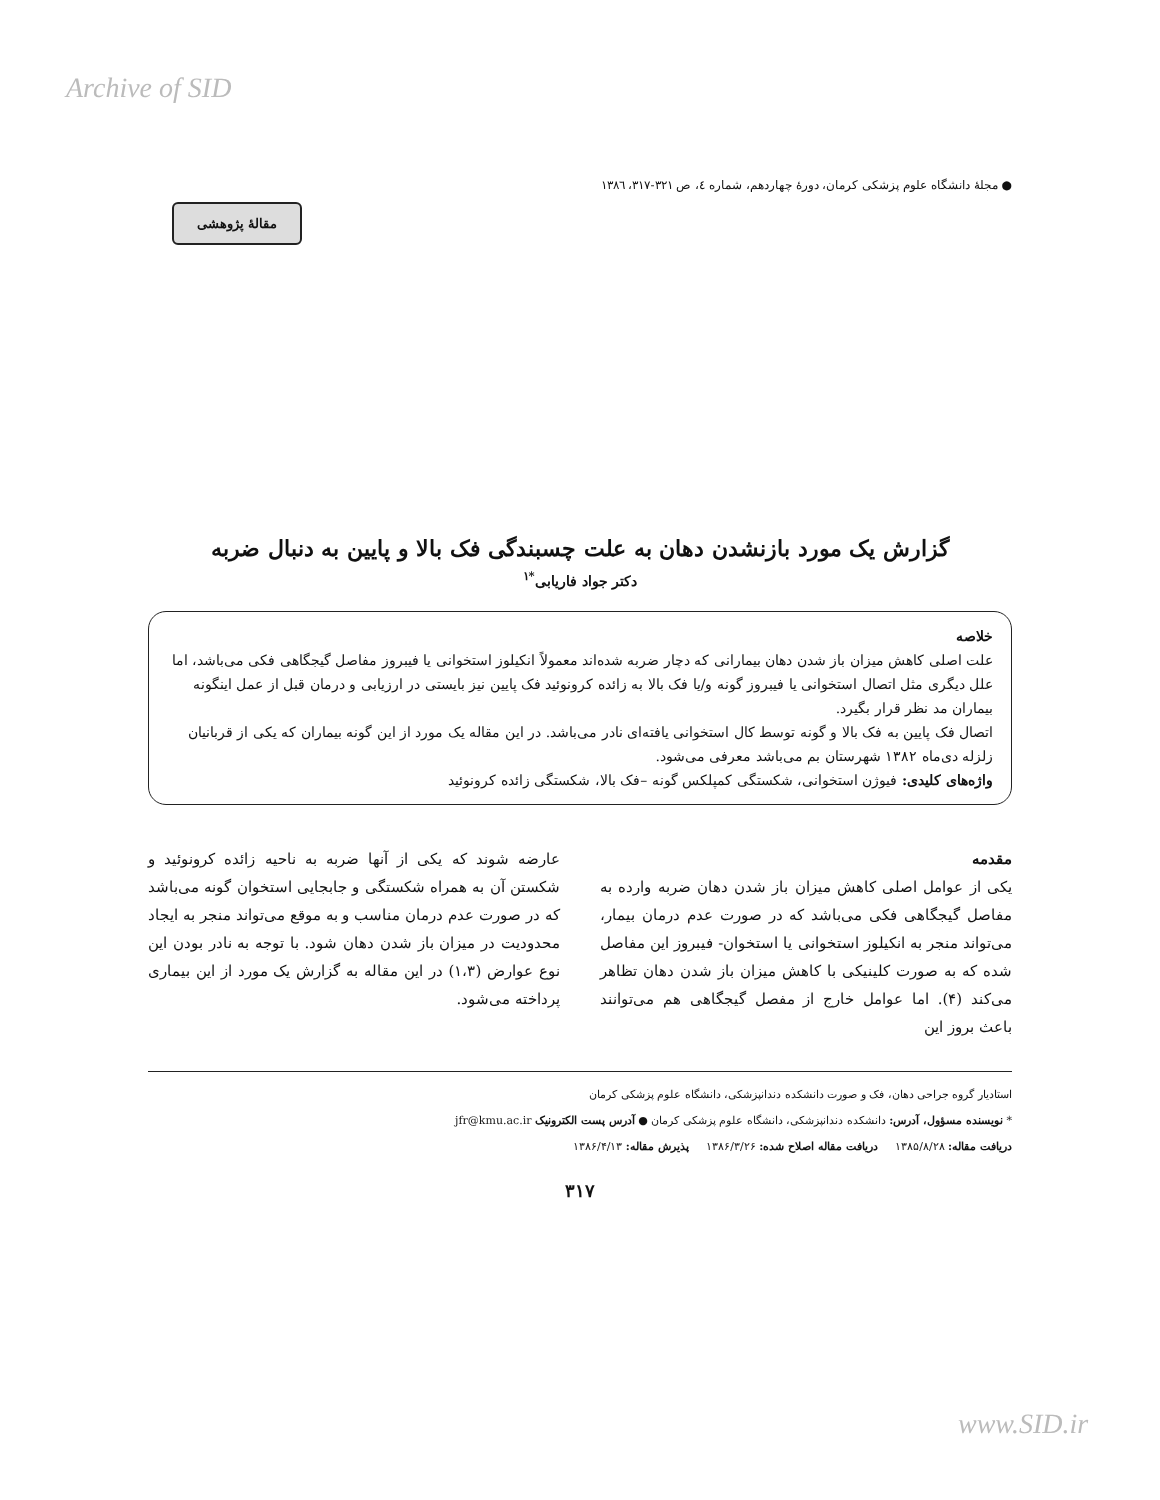Archive of SID
● مجلهٔ دانشگاه علوم پزشکی کرمان، دورهٔ چهاردهم، شماره ٤، ص ٣٢١-٣١٧، ١٣٨٦
مقالهٔ پژوهشی
گزارش یک مورد بازنشدن دهان به علت چسبندگی فک بالا و پایین به دنبال ضربه
دکتر جواد فاریابی<sup>*۱</sup>
خلاصه
علت اصلی کاهش میزان باز شدن دهان بیمارانی که دچار ضربه شده‌اند معمولاً انکیلوز استخوانی یا فیبروز مفاصل گیجگاهی فکی می‌باشد، اما علل دیگری مثل اتصال استخوانی یا فیبروز گونه و/یا فک بالا به زائده کرونوئید فک پایین نیز بایستی در ارزیابی و درمان قبل از عمل اینگونه بیماران مد نظر قرار بگیرد.
اتصال فک پایین به فک بالا و گونه توسط کال استخوانی یافته‌ای نادر می‌باشد. در این مقاله یک مورد از این گونه بیماران که یکی از قربانیان زلزله دی‌ماه ۱۳۸۲ شهرستان بم می‌باشد معرفی می‌شود.
واژه‌های کلیدی: فیوژن استخوانی، شکستگی کمپلکس گونه –فک بالا، شکستگی زائده کرونوئید
مقدمه
یکی از عوامل اصلی کاهش میزان باز شدن دهان ضربه وارده به مفاصل گیجگاهی فکی می‌باشد که در صورت عدم درمان بیمار، می‌تواند منجر به انکیلوز استخوانی یا استخوان- فیبروز این مفاصل شده که به صورت کلینیکی با کاهش میزان باز شدن دهان تظاهر می‌کند (۴). اما عوامل خارج از مفصل گیجگاهی هم می‌توانند باعث بروز این
عارضه شوند که یکی از آنها ضربه به ناحیه زائده کرونوئید و شکستن آن به همراه شکستگی و جابجایی استخوان گونه می‌باشد که در صورت عدم درمان مناسب و به موقع می‌تواند منجر به ایجاد محدودیت در میزان باز شدن دهان شود. با توجه به نادر بودن این نوع عوارض (۱،۳) در این مقاله به گزارش یک مورد از این بیماری پرداخته می‌شود.
استادیار گروه جراحی دهان، فک و صورت دانشکده دندانپزشکی، دانشگاه علوم پزشکی کرمان
* نویسنده مسؤول، آدرس: دانشکده دندانپزشکی، دانشگاه علوم پزشکی کرمان ● آدرس پست الکترونیک jfr@kmu.ac.ir
دریافت مقاله: ۱۳۸۵/۸/۲۸ دریافت مقاله اصلاح شده: ۱۳۸۶/۳/۲۶ پذیرش مقاله: ۱۳۸۶/۴/۱۳
۳۱۷
www.SID.ir